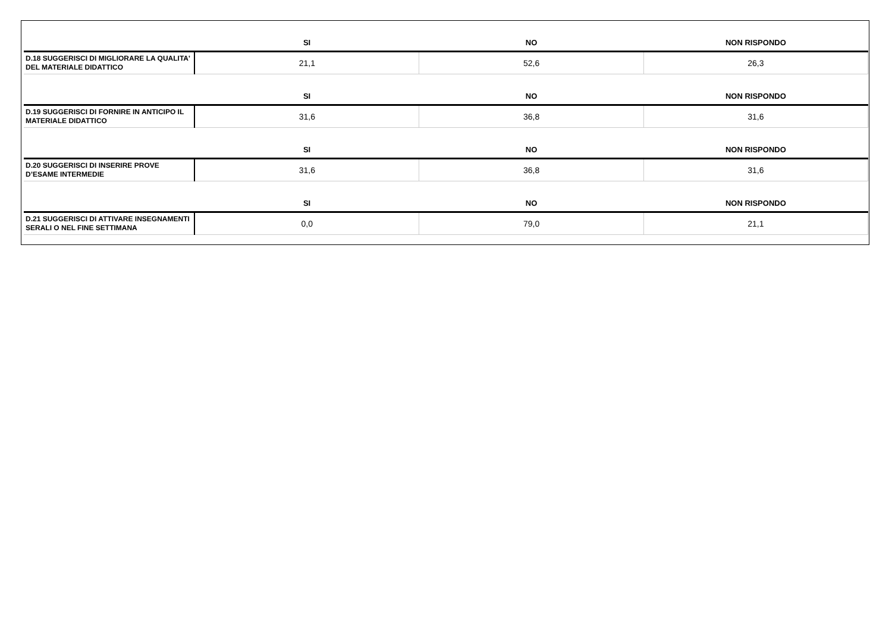| | SI | NO | NON RISPONDO |
| --- | --- | --- | --- |
| D.18 SUGGERISCI DI MIGLIORARE LA QUALITA' DEL MATERIALE DIDATTICO | 21,1 | 52,6 | 26,3 |
| | SI | NO | NON RISPONDO |
| D.19 SUGGERISCI DI FORNIRE IN ANTICIPO IL MATERIALE DIDATTICO | 31,6 | 36,8 | 31,6 |
| | SI | NO | NON RISPONDO |
| D.20 SUGGERISCI DI INSERIRE PROVE D’ESAME INTERMEDIE | 31,6 | 36,8 | 31,6 |
| | SI | NO | NON RISPONDO |
| D.21 SUGGERISCI DI ATTIVARE INSEGNAMENTI SERALI O NEL FINE SETTIMANA | 0,0 | 79,0 | 21,1 |